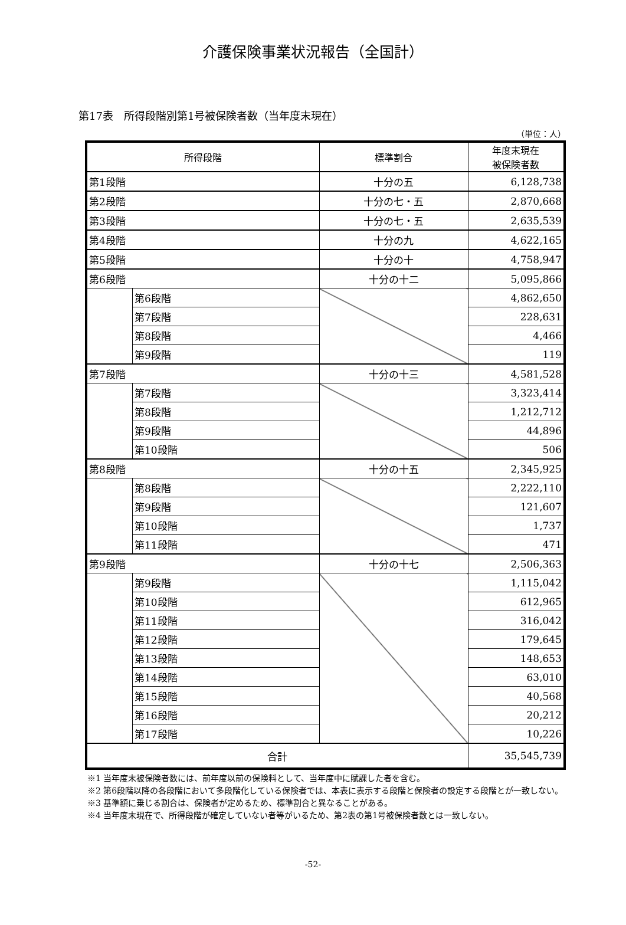介護保険事業状況報告（全国計）
第17表　所得段階別第1号被保険者数（当年度末現在）
（単位：人）
| 所得段階 | | 標準割合 | 年度末現在 被保険者数 |
| --- | --- | --- | --- |
| 第1段階 | | 十分の五 | 6,128,738 |
| 第2段階 | | 十分の七・五 | 2,870,668 |
| 第3段階 | | 十分の七・五 | 2,635,539 |
| 第4段階 | | 十分の九 | 4,622,165 |
| 第5段階 | | 十分の十 | 4,758,947 |
| 第6段階 | | 十分の十二 | 5,095,866 |
| | 第6段階 | | 4,862,650 |
| | 第7段階 | | 228,631 |
| | 第8段階 | | 4,466 |
| | 第9段階 | | 119 |
| 第7段階 | | 十分の十三 | 4,581,528 |
| | 第7段階 | | 3,323,414 |
| | 第8段階 | | 1,212,712 |
| | 第9段階 | | 44,896 |
| | 第10段階 | | 506 |
| 第8段階 | | 十分の十五 | 2,345,925 |
| | 第8段階 | | 2,222,110 |
| | 第9段階 | | 121,607 |
| | 第10段階 | | 1,737 |
| | 第11段階 | | 471 |
| 第9段階 | | 十分の十七 | 2,506,363 |
| | 第9段階 | | 1,115,042 |
| | 第10段階 | | 612,965 |
| | 第11段階 | | 316,042 |
| | 第12段階 | | 179,645 |
| | 第13段階 | | 148,653 |
| | 第14段階 | | 63,010 |
| | 第15段階 | | 40,568 |
| | 第16段階 | | 20,212 |
| | 第17段階 | | 10,226 |
| 合計 | | | 35,545,739 |
※1 当年度末被保険者数には、前年度以前の保険料として、当年度中に賦課した者を含む。
※2 第6段階以降の各段階において多段階化している保険者では、本表に表示する段階と保険者の設定する段階とが一致しない。
※3 基準額に乗じる割合は、保険者が定めるため、標準割合と異なることがある。
※4 当年度末現在で、所得段階が確定していない者等がいるため、第2表の第1号被保険者数とは一致しない。
-52-